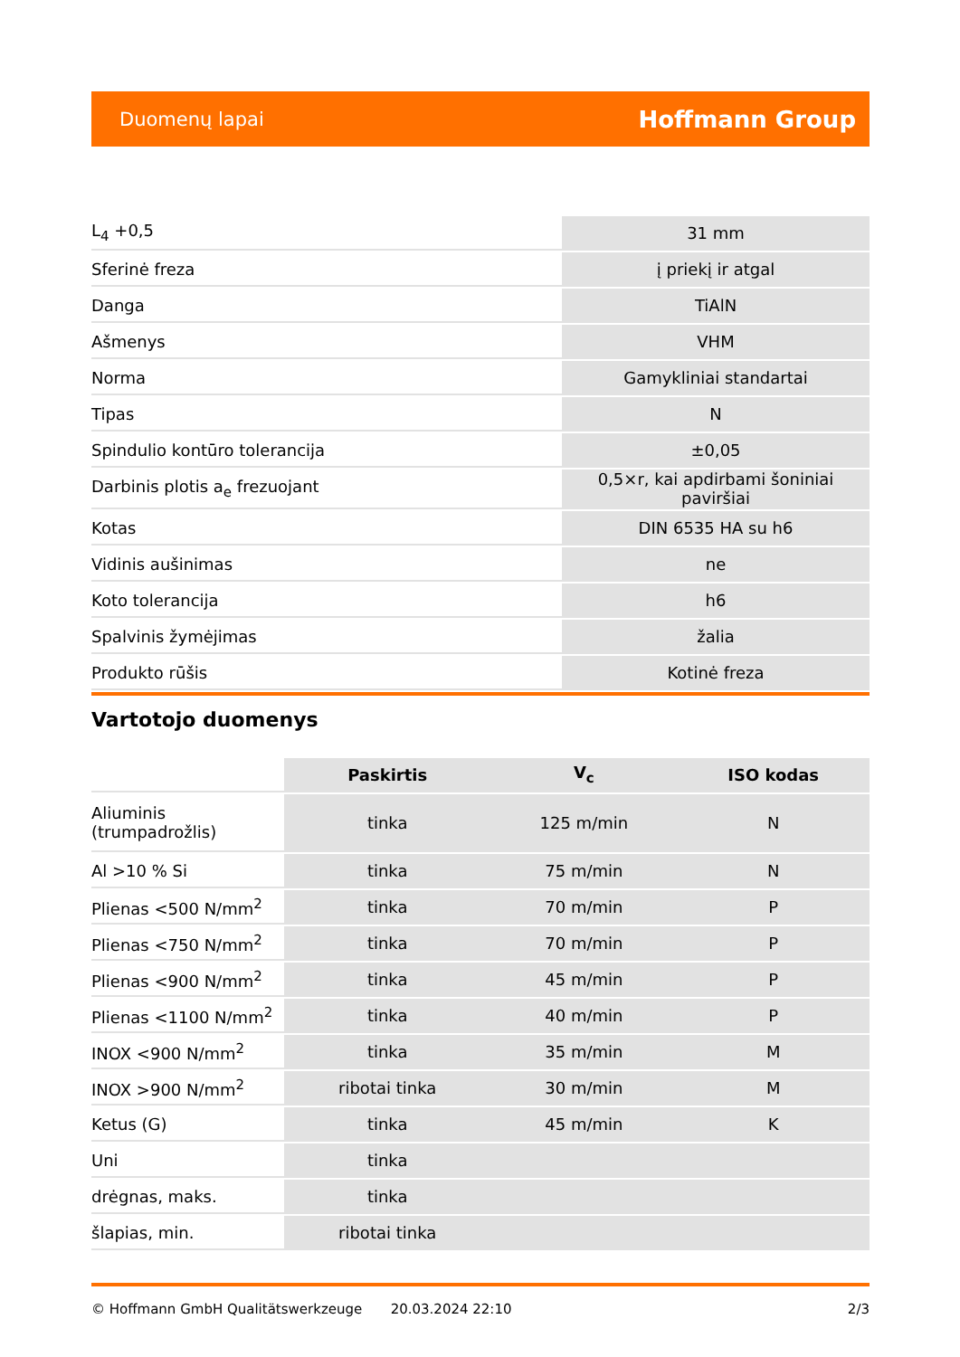Duomenų lapai Hoffmann Group
| L<sub>4</sub> +0,5 | 31 mm |
| Sferinė freza | į priekį ir atgal |
| Danga | TiAlN |
| Ašmenys | VHM |
| Norma | Gamykliniai standartai |
| Tipas | N |
| Spindulio kontūro tolerancija | ±0,05 |
| Darbinis plotis a<sub>e</sub> frezuojant | 0,5×r, kai apdirbami šoniniai paviršiai |
| Kotas | DIN 6535 HA su h6 |
| Vidinis aušinimas | ne |
| Koto tolerancija | h6 |
| Spalvinis žymėjimas | žalia |
| Produkto rūšis | Kotinė freza |
Vartotojo duomenys
| | Paskirtis | V<sub>c</sub> | ISO kodas |
| --- | --- | --- | --- |
| Aliuminis (trumpadrožlis) | tinka | 125 m/min | N |
| Al >10 % Si | tinka | 75 m/min | N |
| Plienas <500 N/mm<sup>2</sup> | tinka | 70 m/min | P |
| Plienas <750 N/mm<sup>2</sup> | tinka | 70 m/min | P |
| Plienas <900 N/mm<sup>2</sup> | tinka | 45 m/min | P |
| Plienas <1100 N/mm<sup>2</sup> | tinka | 40 m/min | P |
| INOX <900 N/mm<sup>2</sup> | tinka | 35 m/min | M |
| INOX >900 N/mm<sup>2</sup> | ribotai tinka | 30 m/min | M |
| Ketus (G) | tinka | 45 m/min | K |
| Uni | tinka | | |
| drėgnas, maks. | tinka | | |
| šlapias, min. | ribotai tinka | | |
© Hoffmann GmbH Qualitätswerkzeuge 20.03.2024 22:10 2/3